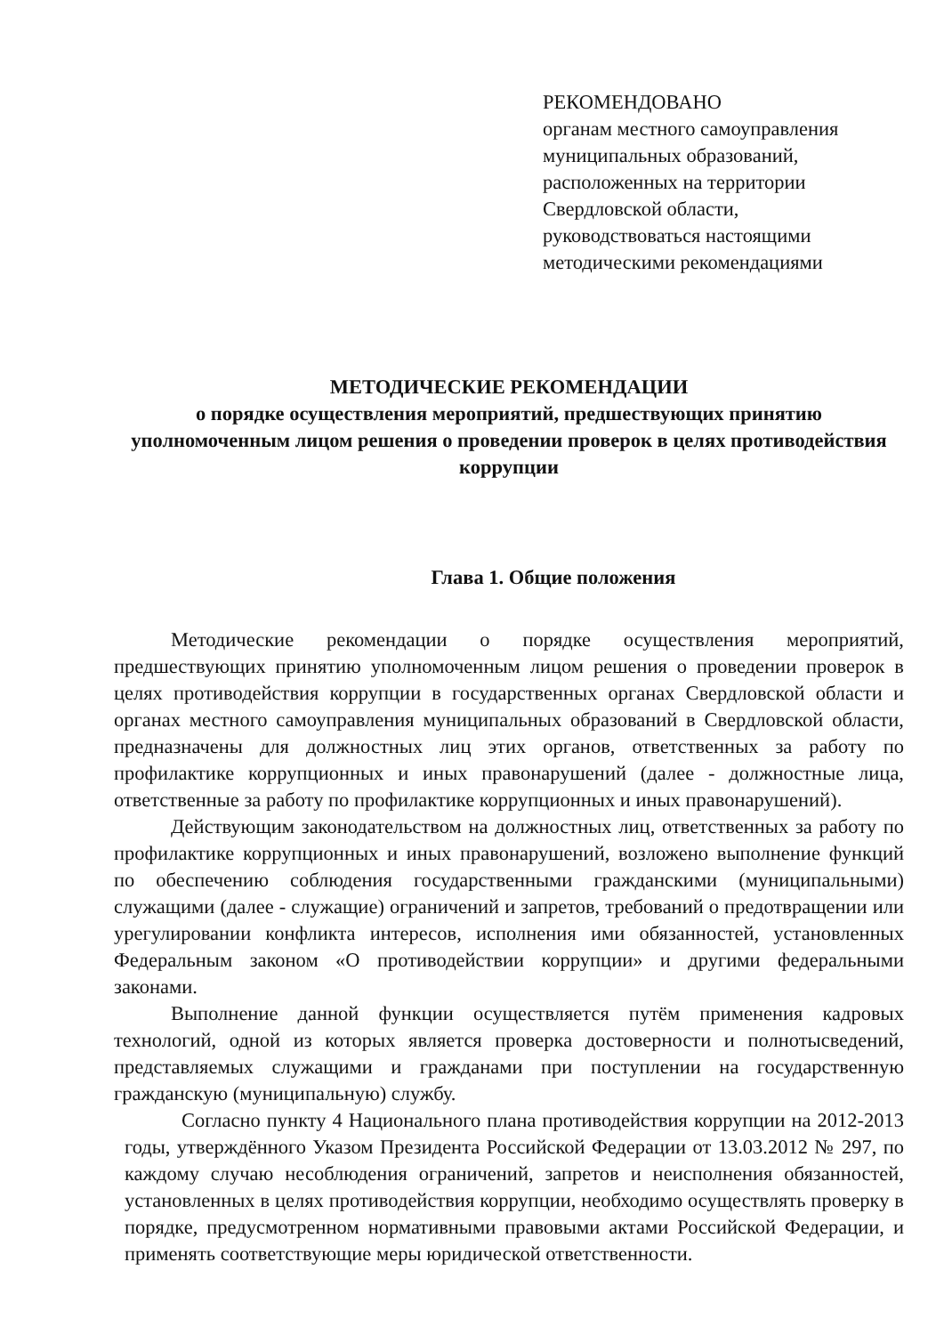РЕКОМЕНДОВАНО
органам местного самоуправления
муниципальных образований,
расположенных на территории
Свердловской области,
руководствоваться настоящими
методическими рекомендациями
МЕТОДИЧЕСКИЕ РЕКОМЕНДАЦИИ
о порядке осуществления мероприятий, предшествующих принятию уполномоченным лицом решения о проведении проверок в целях противодействия коррупции
Глава 1. Общие положения
Методические рекомендации о порядке осуществления мероприятий, предшествующих принятию уполномоченным лицом решения о проведении проверок в целях противодействия коррупции в государственных органах Свердловской области и органах местного самоуправления муниципальных образований в Свердловской области, предназначены для должностных лиц этих органов, ответственных за работу по профилактике коррупционных и иных правонарушений (далее - должностные лица, ответственные за работу по профилактике коррупционных и иных правонарушений).
Действующим законодательством на должностных лиц, ответственных за работу по профилактике коррупционных и иных правонарушений, возложено выполнение функций по обеспечению соблюдения государственными гражданскими (муниципальными) служащими (далее - служащие) ограничений и запретов, требований о предотвращении или урегулировании конфликта интересов, исполнения ими обязанностей, установленных Федеральным законом «О противодействии коррупции» и другими федеральными законами.
Выполнение данной функции осуществляется путём применения кадровых технологий, одной из которых является проверка достоверности и полнотысведений, представляемых служащими и гражданами при поступлении на государственную гражданскую (муниципальную) службу.
Согласно пункту 4 Национального плана противодействия коррупции на 2012-2013 годы, утверждённого Указом Президента Российской Федерации от 13.03.2012 № 297, по каждому случаю несоблюдения ограничений, запретов и неисполнения обязанностей, установленных в целях противодействия коррупции, необходимо осуществлять проверку в порядке, предусмотренном нормативными правовыми актами Российской Федерации, и применять соответствующие меры юридической ответственности.